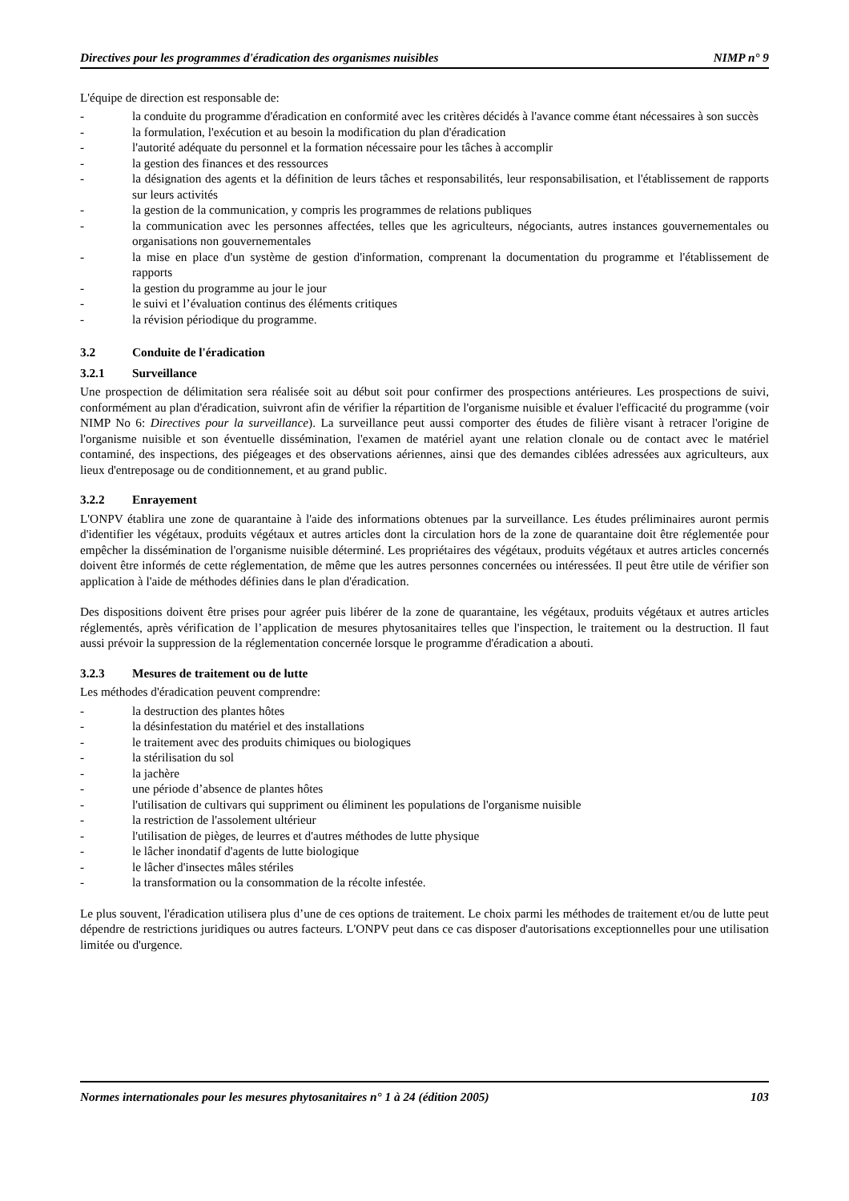Directives pour les programmes d'éradication des organismes nuisibles NIMP n° 9
L'équipe de direction est responsable de:
- la conduite du programme d'éradication en conformité avec les critères décidés à l'avance comme étant nécessaires à son succès
- la formulation, l'exécution et au besoin la modification du plan d'éradication
- l'autorité adéquate du personnel et la formation nécessaire pour les tâches à accomplir
- la gestion des finances et des ressources
- la désignation des agents et la définition de leurs tâches et responsabilités, leur responsabilisation, et l'établissement de rapports sur leurs activités
- la gestion de la communication, y compris les programmes de relations publiques
- la communication avec les personnes affectées, telles que les agriculteurs, négociants, autres instances gouvernementales ou organisations non gouvernementales
- la mise en place d'un système de gestion d'information, comprenant la documentation du programme et l'établissement de rapports
- la gestion du programme au jour le jour
- le suivi et l’évaluation continus des éléments critiques
- la révision périodique du programme.
3.2 Conduite de l'éradication
3.2.1 Surveillance
Une prospection de délimitation sera réalisée soit au début soit pour confirmer des prospections antérieures. Les prospections de suivi, conformément au plan d'éradication, suivront afin de vérifier la répartition de l'organisme nuisible et évaluer l'efficacité du programme (voir NIMP No 6: Directives pour la surveillance). La surveillance peut aussi comporter des études de filière visant à retracer l'origine de l'organisme nuisible et son éventuelle dissémination, l'examen de matériel ayant une relation clonale ou de contact avec le matériel contaminé, des inspections, des piégeages et des observations aériennes, ainsi que des demandes ciblées adressées aux agriculteurs, aux lieux d'entreposage ou de conditionnement, et au grand public.
3.2.2 Enrayement
L'ONPV établira une zone de quarantaine à l'aide des informations obtenues par la surveillance. Les études préliminaires auront permis d'identifier les végétaux, produits végétaux et autres articles dont la circulation hors de la zone de quarantaine doit être réglementée pour empêcher la dissémination de l'organisme nuisible déterminé. Les propriétaires des végétaux, produits végétaux et autres articles concernés doivent être informés de cette réglementation, de même que les autres personnes concernées ou intéressées. Il peut être utile de vérifier son application à l'aide de méthodes définies dans le plan d'éradication.
Des dispositions doivent être prises pour agréer puis libérer de la zone de quarantaine, les végétaux, produits végétaux et autres articles réglementés, après vérification de l’application de mesures phytosanitaires telles que l'inspection, le traitement ou la destruction. Il faut aussi prévoir la suppression de la réglementation concernée lorsque le programme d'éradication a abouti.
3.2.3 Mesures de traitement ou de lutte
Les méthodes d'éradication peuvent comprendre:
- la destruction des plantes hôtes
- la désinfestation du matériel et des installations
- le traitement avec des produits chimiques ou biologiques
- la stérilisation du sol
- la jachère
- une période d’absence de plantes hôtes
- l'utilisation de cultivars qui suppriment ou éliminent les populations de l'organisme nuisible
- la restriction de l'assolement ultérieur
- l'utilisation de pièges, de leurres et d'autres méthodes de lutte physique
- le lâcher inondatif d'agents de lutte biologique
- le lâcher d'insectes mâles stériles
- la transformation ou la consommation de la récolte infestée.
Le plus souvent, l'éradication utilisera plus d’une de ces options de traitement. Le choix parmi les méthodes de traitement et/ou de lutte peut dépendre de restrictions juridiques ou autres facteurs. L'ONPV peut dans ce cas disposer d'autorisations exceptionnelles pour une utilisation limitée ou d'urgence.
Normes internationales pour les mesures phytosanitaires n° 1 à 24 (édition 2005) 103